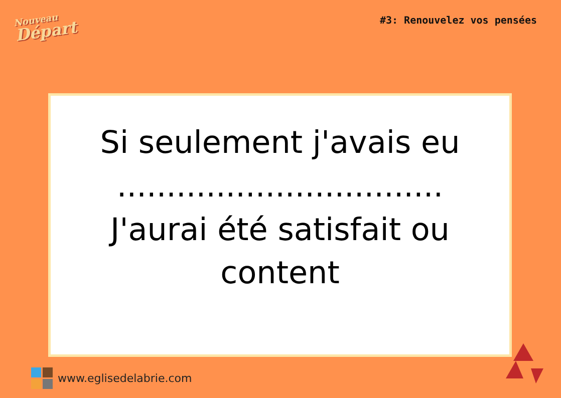Nouveau
Départ
#3: Renouvelez vos pensées
Si seulement j'avais eu
.................................
J'aurai été satisfait ou content
www.eglisedelabrie.com